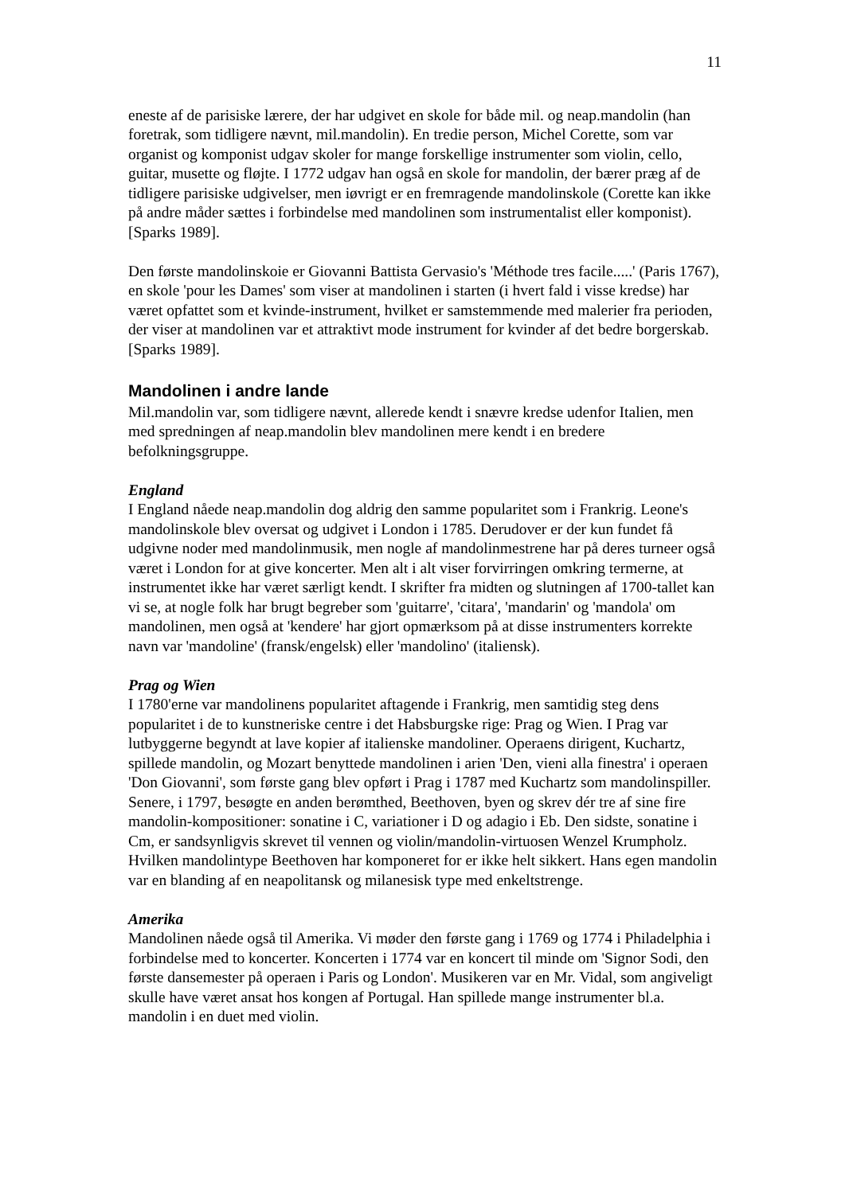11
eneste af de parisiske lærere, der har udgivet en skole for både mil. og neap.mandolin (han foretrak, som tidligere nævnt, mil.mandolin). En tredie person, Michel Corette, som var organist og komponist udgav skoler for mange forskellige instrumenter som violin, cello, guitar, musette og fløjte. I 1772 udgav han også en skole for mandolin, der bærer præg af de tidligere parisiske udgivelser, men iøvrigt er en fremragende mandolinskole (Corette kan ikke på andre måder sættes i forbindelse med mandolinen som instrumentalist eller komponist). [Sparks 1989].
Den første mandolinskoie er Giovanni Battista Gervasio's 'Méthode tres facile.....' (Paris 1767), en skole 'pour les Dames' som viser at mandolinen i starten (i hvert fald i visse kredse) har været opfattet som et kvinde-instrument, hvilket er samstemmende med malerier fra perioden, der viser at mandolinen var et attraktivt mode instrument for kvinder af det bedre borgerskab. [Sparks 1989].
Mandolinen i andre lande
Mil.mandolin var, som tidligere nævnt, allerede kendt i snævre kredse udenfor Italien, men med spredningen af neap.mandolin blev mandolinen mere kendt i en bredere befolkningsgruppe.
England
I England nåede neap.mandolin dog aldrig den samme popularitet som i Frankrig. Leone's mandolinskole blev oversat og udgivet i London i 1785. Derudover er der kun fundet få udgivne noder med mandolinmusik, men nogle af mandolinmestrene har på deres turneer også været i London for at give koncerter. Men alt i alt viser forvirringen omkring termerne, at instrumentet ikke har været særligt kendt. I skrifter fra midten og slutningen af 1700-tallet kan vi se, at nogle folk har brugt begreber som 'guitarre', 'citara', 'mandarin' og 'mandola' om mandolinen, men også at 'kendere' har gjort opmærksom på at disse instrumenters korrekte navn var 'mandoline' (fransk/engelsk) eller 'mandolino' (italiensk).
Prag og Wien
I 1780'erne var mandolinens popularitet aftagende i Frankrig, men samtidig steg dens popularitet i de to kunstneriske centre i det Habsburgske rige: Prag og Wien. I Prag var lutbyggerne begyndt at lave kopier af italienske mandoliner. Operaens dirigent, Kuchartz, spillede mandolin, og Mozart benyttede mandolinen i arien 'Den, vieni alla finestra' i operaen 'Don Giovanni', som første gang blev opført i Prag i 1787 med Kuchartz som mandolinspiller. Senere, i 1797, besøgte en anden berømthed, Beethoven, byen og skrev dér tre af sine fire mandolin-kompositioner: sonatine i C, variationer i D og adagio i Eb. Den sidste, sonatine i Cm, er sandsynligvis skrevet til vennen og violin/mandolin-virtuosen Wenzel Krumpholz. Hvilken mandolintype Beethoven har komponeret for er ikke helt sikkert. Hans egen mandolin var en blanding af en neapolitansk og milanesisk type med enkeltstrenge.
Amerika
Mandolinen nåede også til Amerika. Vi møder den første gang i 1769 og 1774 i Philadelphia i forbindelse med to koncerter. Koncerten i 1774 var en koncert til minde om 'Signor Sodi, den første dansemester på operaen i Paris og London'. Musikeren var en Mr. Vidal, som angiveligt skulle have været ansat hos kongen af Portugal. Han spillede mange instrumenter bl.a. mandolin i en duet med violin.